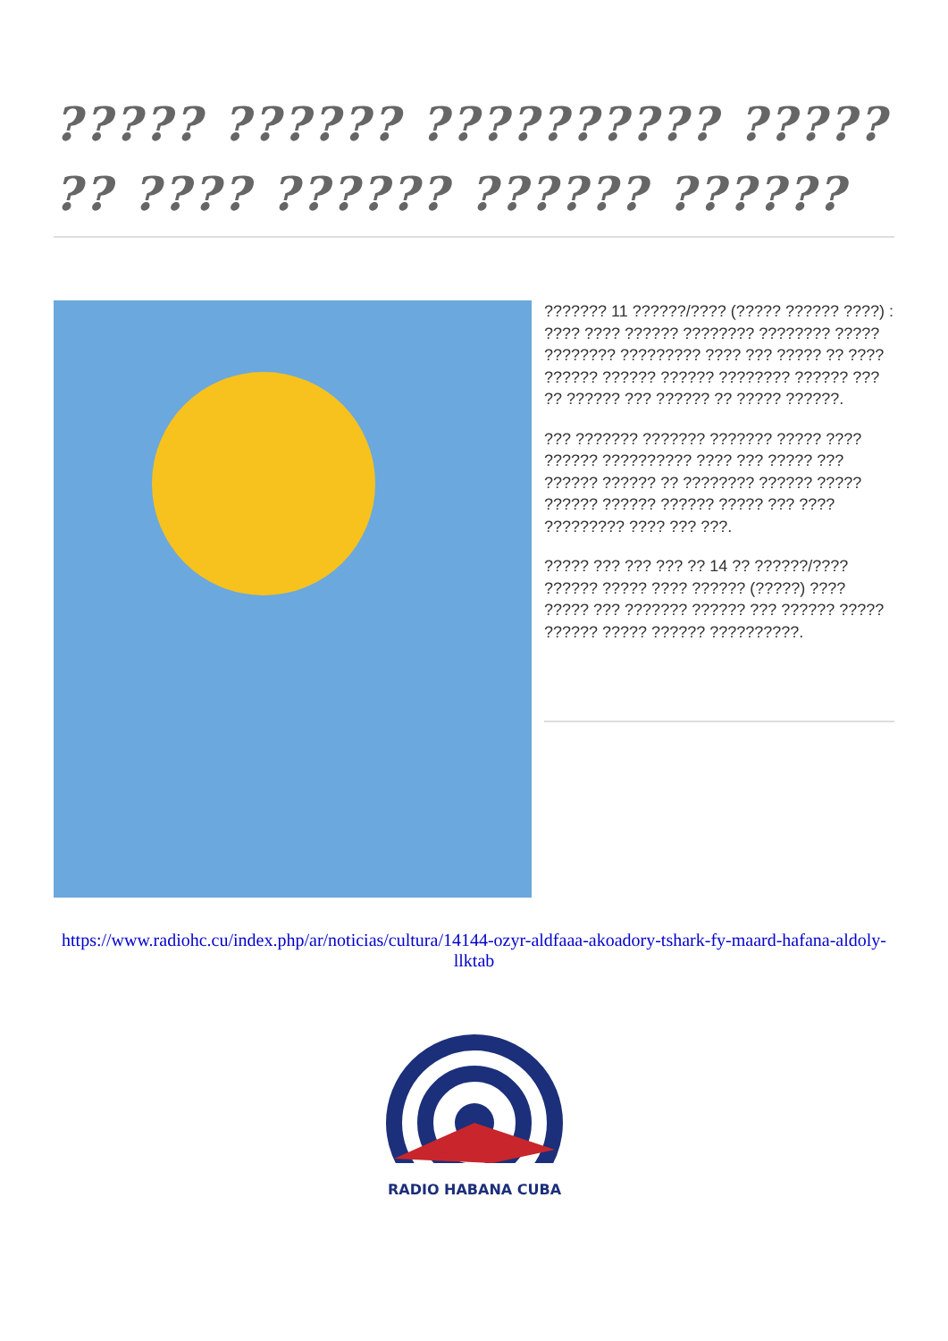????? ?????? ?????????? ?????
?? ???? ?????? ?????? ??????
??????? 11 ??????/???? (????? ?????? ????) : ???? ???? ?????? ???????? ???????? ????? ???????? ????????? ???? ??? ????? ?? ???? ?????? ?????? ?????? ???????? ?????? ??? ?? ?????? ??? ?????? ?? ????? ??????.
??? ??????? ??????? ??????? ????? ???? ?????? ?????????? ???? ??? ????? ??? ?????? ?????? ?? ???????? ?????? ????? ?????? ?????? ?????? ????? ??? ???? ????????? ???? ??? ???.
????? ??? ??? ??? ?? 14 ?? ??????/???? ?????? ????? ???? ?????? (?????) ???? ????? ??? ??????? ?????? ??? ?????? ????? ?????? ????? ?????? ??????????.
https://www.radiohc.cu/index.php/ar/noticias/cultura/14144-ozyr-aldfaaa-akoadory-tshark-fy-maard-hafana-aldoly-llktab
RADIO HABANA CUBA